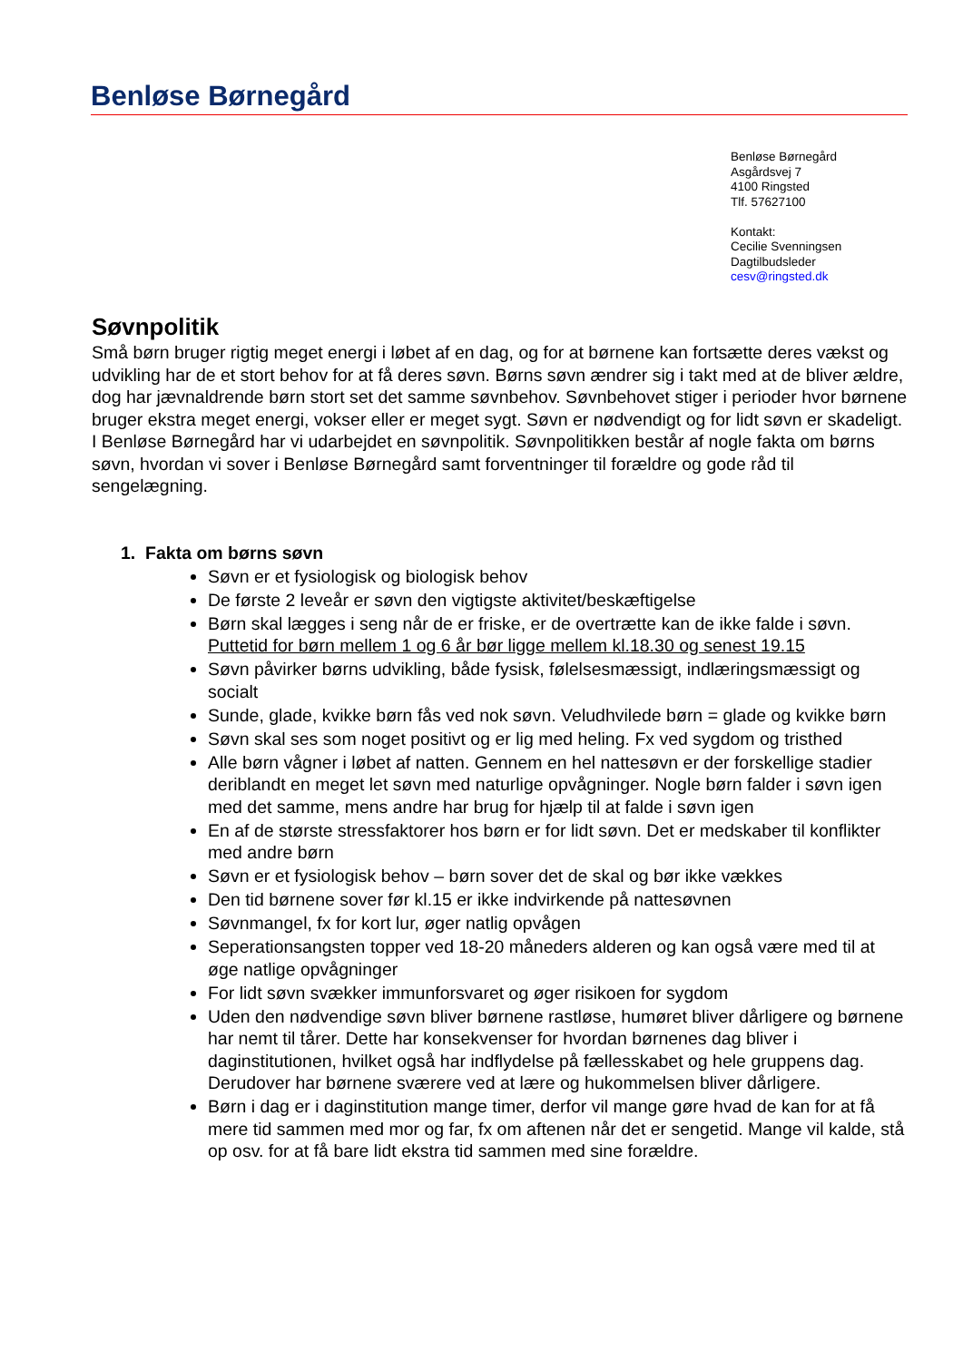Benløse Børnegård
Benløse Børnegård
Asgårdsvej 7
4100 Ringsted
Tlf. 57627100
Kontakt:
Cecilie Svenningsen
Dagtilbudsleder
cesv@ringsted.dk
Søvnpolitik
Små børn bruger rigtig meget energi i løbet af en dag, og for at børnene kan fortsætte deres vækst og udvikling har de et stort behov for at få deres søvn. Børns søvn ændrer sig i takt med at de bliver ældre, dog har jævnaldrende børn stort set det samme søvnbehov. Søvnbehovet stiger i perioder hvor børnene bruger ekstra meget energi, vokser eller er meget sygt. Søvn er nødvendigt og for lidt søvn er skadeligt. I Benløse Børnegård har vi udarbejdet en søvnpolitik. Søvnpolitikken består af nogle fakta om børns søvn, hvordan vi sover i Benløse Børnegård samt forventninger til forældre og gode råd til sengelægning.
1. Fakta om børns søvn
Søvn er et fysiologisk og biologisk behov
De første 2 leveår er søvn den vigtigste aktivitet/beskæftigelse
Børn skal lægges i seng når de er friske, er de overtrætte kan de ikke falde i søvn. Puttetid for børn mellem 1 og 6 år bør ligge mellem kl.18.30 og senest 19.15
Søvn påvirker børns udvikling, både fysisk, følelsesmæssigt, indlæringsmæssigt og socialt
Sunde, glade, kvikke børn fås ved nok søvn. Veludhvilede børn = glade og kvikke børn
Søvn skal ses som noget positivt og er lig med heling. Fx ved sygdom og tristhed
Alle børn vågner i løbet af natten. Gennem en hel nattesøvn er der forskellige stadier deriblandt en meget let søvn med naturlige opvågninger. Nogle børn falder i søvn igen med det samme, mens andre har brug for hjælp til at falde i søvn igen
En af de største stressfaktorer hos børn er for lidt søvn. Det er medskaber til konflikter med andre børn
Søvn er et fysiologisk behov – børn sover det de skal og bør ikke vækkes
Den tid børnene sover før kl.15 er ikke indvirkende på nattesøvnen
Søvnmangel, fx for kort lur, øger natlig opvågen
Seperationsangsten topper ved 18-20 måneders alderen og kan også være med til at øge natlige opvågninger
For lidt søvn svækker immunforsvaret og øger risikoen for sygdom
Uden den nødvendige søvn bliver børnene rastløse, humøret bliver dårligere og børnene har nemt til tårer. Dette har konsekvenser for hvordan børnenes dag bliver i daginstitutionen, hvilket også har indflydelse på fællesskabet og hele gruppens dag. Derudover har børnene sværere ved at lære og hukommelsen bliver dårligere.
Børn i dag er i daginstitution mange timer, derfor vil mange gøre hvad de kan for at få mere tid sammen med mor og far, fx om aftenen når det er sengetid. Mange vil kalde, stå op osv. for at få bare lidt ekstra tid sammen med sine forældre.